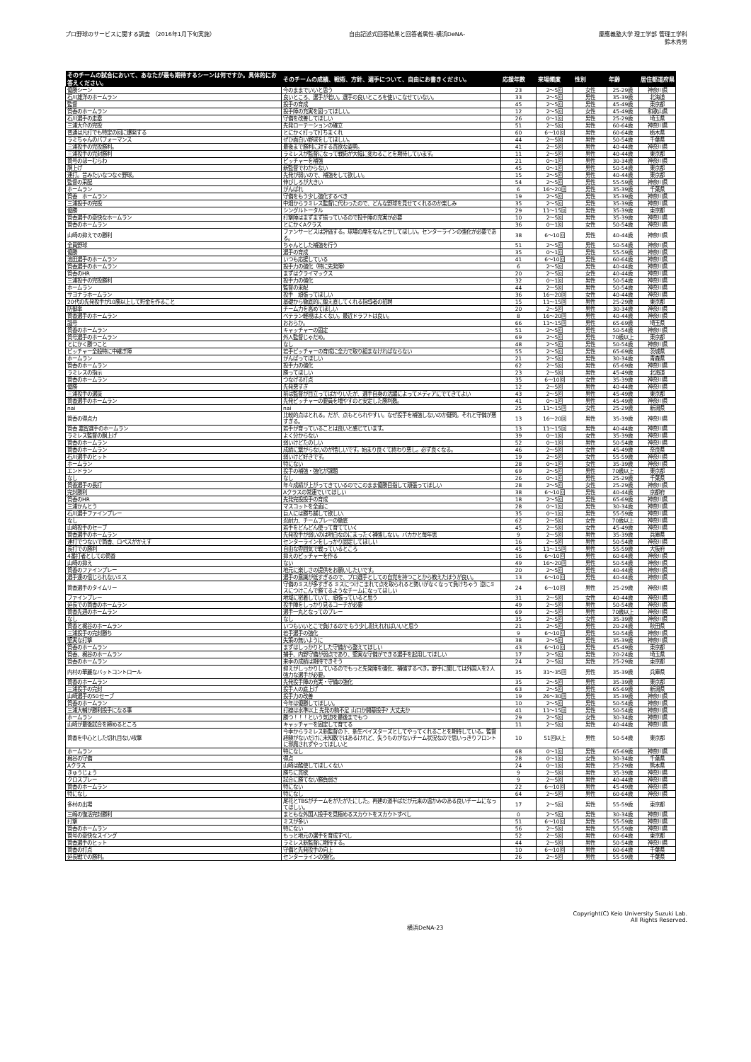プロ野球のサービスに関する調査 （2016年1月下旬実施）
自由記述式回答結果と回答者属性-横浜DeNA-
慶應義塾大学 理工学部 管理工学科
鈴木秀男
| そのチームの試合において、あなたが最も期待するシーンは何ですか。具体的にお答えください。 | そのチームの成績、戦術、方針、選手について、自由にお書きください。 | 応援年数 | 来場頻度 | 性別 | 年齢 | 居住都道府県 |
| --- | --- | --- | --- | --- | --- | --- |
| 優勝シーン | 今のままでいいと思う | 23 | 2～5回 | 女性 | 25-29歳 | 神奈川県 |
| 石川雄洋のホームラン | 良いところ、選手が若い。選手の良いところを使いこなせていない。 | 33 | 2～5回 | 男性 | 35-39歳 | 北海道 |
| 監督 | 投手の育成 | 45 | 2～5回 | 男性 | 45-49歳 | 東京都 |
| 筒香のホームラン | 投手陣の充実を図ってほしい。 | 12 | 2～5回 | 女性 | 45-49歳 | 和歌山県 |
| 石川選手の走塁 | 守備を改善してほしい | 26 | 0～1回 | 男性 | 25-29歳 | 埼玉県 |
| 三浦大介の完投 | 先発ローテーションの確立 | 51 | 2～5回 | 男性 | 60-64歳 | 神奈川県 |
| 普通は凡打でも特定の回に爆発する | とにかく打って打ちまくれ | 60 | 6～10回 | 男性 | 60-64歳 | 栃木県 |
| ラミちゃんのパフォーマンス | ぜひ面白い野球をしてほしい。 | 44 | 2～5回 | 男性 | 50-54歳 | 千葉県 |
| 三浦投手の完投勝利。 | 最後まで勝利に対する貪欲な姿勢。 | 41 | 2～5回 | 男性 | 40-44歳 | 神奈川県 |
| 三浦投手の完封勝利 | ラミレスが監督になって戦術が大幅に変わることを期待しています。 | 11 | 2～5回 | 男性 | 40-44歳 | 東京都 |
| 筒号のほーむらわ | ピッチャーを補強 | 21 | 0～1回 | 男性 | 30-34歳 | 神奈川県 |
| 胴上げ | 新監督でわからない | 45 | 0～1回 | 男性 | 50-54歳 | 東京都 |
| 連打。昔みたいなつなぐ野球。 | 先発が弱いので、補強をして欲しい。 | 15 | 2～5回 | 男性 | 40-44歳 | 東京都 |
| 監督の采配 | 伸びしろが大きい | 54 | 2～5回 | 男性 | 55-59歳 | 神奈川県 |
| ホームラン | がんばれ | 6 | 16～20回 | 男性 | 35-39歳 | 千葉県 |
| 筒香 ホームラン | 守備をもう少し強化するべき | 19 | 2～5回 | 男性 | 35-39歳 | 神奈川県 |
| 三浦投手の完投 | 中畑からラミレス監督に代わったので、どんな野球を見せてくれるのか楽しみ | 35 | 2～5回 | 男性 | 35-39歳 | 神奈川県 |
| 優勝 | シングルトータル | 29 | 11～15回 | 男性 | 35-39歳 | 東京都 |
| 筒香選手の豪快なホームラン | 打撃陣はまずまず揃っているので投手陣の充実が必要 | 10 | 2～5回 | 男性 | 35-39歳 | 神奈川県 |
| 筒香のホームラン | とにかくAクラス | 36 | 0～1回 | 女性 | 50-54歳 | 神奈川県 |
| 山崎の抑えでの勝利 | ファンサービスは評価する。球場の席をなんとかしてほしい。センターラインの強化が必要である。 | 38 | 6～10回 | 男性 | 40-44歳 | 神奈川県 |
| 全員野球 | ちゃんとした補強を行う | 51 | 2～5回 | 男性 | 50-54歳 | 神奈川県 |
| 優勝 | 選手の育成 | 35 | 0～1回 | 男性 | 55-59歳 | 神奈川県 |
| 池田選手のホームラン | いつも応援している | 41 | 6～10回 | 男性 | 60-64歳 | 神奈川県 |
| 筒香選手のホームラン | 投手力の強化（特に先発陣） | 6 | 2～5回 | 男性 | 40-44歳 | 神奈川県 |
| 筒香のHR | まずはクライマックス | 20 | 2～5回 | 女性 | 40-44歳 | 神奈川県 |
| 三浦投手の完投勝利 | 投手力の強化 | 32 | 0～1回 | 男性 | 50-54歳 | 神奈川県 |
| ホームラン | 監督の采配 | 44 | 2～5回 | 男性 | 50-54歳 | 神奈川県 |
| サヨナラホームラン | 投手 頑張ってほしい | 36 | 16～20回 | 女性 | 40-44歳 | 神奈川県 |
| 20代の先発投手が10勝以上して貯金を作ること | 基礎から徹底的に鍛え直してくれる指導者の招聘 | 15 | 11～15回 | 男性 | 25-29歳 | 東京都 |
| 防御率 | チーム力を高めてほしい | 20 | 2～5回 | 男性 | 30-34歳 | 神奈川県 |
| 筒香選手のホームラン | ベテラン軽視はよくない。最近ドラフトは良い。 | 8 | 16～20回 | 男性 | 40-44歳 | 神奈川県 |
| 謚号 | おおらか。 | 66 | 11～15回 | 男性 | 65-69歳 | 埼玉県 |
| 筒香のホームラン | キャッチャーの固定 | 51 | 2～5回 | 男性 | 50-54歳 | 神奈川県 |
| 筒号選手のホームラン | 外人監督じゃだめ。 | 69 | 2～5回 | 男性 | 70歳以上 | 東京都 |
| とにかく勝つこと | なし | 48 | 2～5回 | 男性 | 50-54歳 | 神奈川県 |
| ピッチャー全般特に中継ぎ陣 | 若手ピッチャーの育成に全力で取り組まなければならない | 55 | 2～5回 | 男性 | 65-69歳 | 茨城県 |
| ホームラン | がんばってほしい | 21 | 2～5回 | 男性 | 30-34歳 | 青森県 |
| 筒香のホームラン | 投手力の強化 | 62 | 2～5回 | 男性 | 65-69歳 | 神奈川県 |
| ラミレスの指示 | 勝ってほしい | 23 | 2～5回 | 男性 | 45-49歳 | 北海道 |
| 筒香のホームラン | つなげる打点 | 35 | 6～10回 | 女性 | 35-39歳 | 神奈川県 |
| 優勝 | 先発悪すぎ | 12 | 2～5回 | 男性 | 40-44歳 | 神奈川県 |
| 三浦投手の選抜 | 前は監督が目立ってばかりいたが、選手自身の活躍によってメディアにでてきてよい | 43 | 2～5回 | 男性 | 45-49歳 | 東京都 |
| 筒香選手のホームラン | 先発ピッチャーの要員を増やすのと安定した勝利数。 | 41 | 0～1回 | 男性 | 45-49歳 | 神奈川県 |
| nai | nai | 25 | 11～15回 | 女性 | 25-29歳 | 新潟県 |
| 筒香の得点力 | 比較的点はとれる。だが、点もとられやすい。なぜ投手を補強しないのか疑問。それと守備が悪すぎる。 | 13 | 16～20回 | 男性 | 35-39歳 | 神奈川県 |
| 筒香 嘉智選手のホームラン | 若手が育っていることは良いと感じています。 | 13 | 11～15回 | 男性 | 40-44歳 | 神奈川県 |
| ラミレス監督の胴上げ | よく分からない | 39 | 0～1回 | 女性 | 35-39歳 | 神奈川県 |
| 筒香のホームラン | 弱いけどたのしい | 52 | 0～1回 | 男性 | 50-54歳 | 神奈川県 |
| 筒香のホームラン | 成績に繋がらないのが惜しいです。始まり良くて終わり悪し。必ず良くなる。 | 46 | 2～5回 | 女性 | 45-49歳 | 奈良県 |
| 石川選手のヒット | 弱いけど好きです。 | 19 | 2～5回 | 女性 | 55-59歳 | 神奈川県 |
| ホームラン | 特にない | 28 | 0～1回 | 女性 | 35-39歳 | 神奈川県 |
| エンドラン | 投手の補強・強化が課題 | 69 | 2～5回 | 男性 | 70歳以上 | 東京都 |
| なし | なし | 26 | 0～1回 | 男性 | 25-29歳 | 千葉県 |
| 筒香選手の長打 | 年々成績が上がってきているのでこのまま優勝目指して頑張ってほしい | 28 | 2～5回 | 女性 | 25-29歳 | 神奈川県 |
| 完封勝利 | Aクラスの常連でいてほしい | 38 | 6～10回 | 男性 | 40-44歳 | 京都府 |
| 筒香のHR | 先発完投投手の育成 | 18 | 2～5回 | 男性 | 65-69歳 | 神奈川県 |
| 三浦かんとう | マスコットを全面に | 28 | 0～1回 | 男性 | 30-34歳 | 神奈川県 |
| 石川選手ファインプレー | 巨人には勝ち越して欲しい. | 35 | 0～1回 | 男性 | 55-59歳 | 神奈川県 |
| なし | 忍耐力、チームプレーの徹底 | 62 | 2～5回 | 女性 | 70歳以上 | 神奈川県 |
| 山崎投手のセーブ | 若手をどんどん使って育てていく | 45 | 2～5回 | 女性 | 45-49歳 | 神奈川県 |
| 筒香選手のホームラン | 先発投手が弱いのは明白なのにまったく補強しない。バカかと毎年思 | 9 | 2～5回 | 男性 | 35-39歳 | 兵庫県 |
| 連打でつないで筒香、ロペスがかえす | センターラインをしっかり固定してほしい | 16 | 2～5回 | 男性 | 50-54歳 | 神奈川県 |
| 長打での勝利 | 自由な雰囲気で戦っているところ | 45 | 11～15回 | 男性 | 55-59歳 | 大阪府 |
| 4番打者としての筒香 | 抑えのピッチャーを作る | 16 | 6～10回 | 男性 | 60-64歳 | 神奈川県 |
| 山崎の抑え | ない | 49 | 16～20回 | 男性 | 50-54歳 | 神奈川県 |
| 筒香のファインプレー | 地元に楽しさの提供をお願いしたいです。 | 20 | 2～5回 | 男性 | 40-44歳 | 神奈川県 |
| 選手達の信じられないミス | 選手の意識が低すぎるので、プロ選手としての自覚を持つことから教えたほうが良い。 | 13 | 6～10回 | 男性 | 40-44歳 | 神奈川県 |
| 筒香選手のタイムリー | 守備のミスが多すぎる ミスにつけこまれて点を取られると勢いがなくなって負けちゃう 逆にミスにつけこんで勝てるようなチームになってほしい | 24 | 6～10回 | 男性 | 25-29歳 | 神奈川県 |
| ファインプレー | 地域に密着していて、頑張っていると思う | 31 | 2～5回 | 女性 | 40-44歳 | 神奈川県 |
| 延長での筒香のホームラン | 投手陣をしっかり見るコーチが必要 | 49 | 2～5回 | 男性 | 50-54歳 | 神奈川県 |
| 筒香先週のホームラン | 選手一丸となってのプレー | 69 | 2～5回 | 男性 | 70歳以上 | 神奈川県 |
| なし | なし | 35 | 2～5回 | 女性 | 35-39歳 | 神奈川県 |
| 筒香と梶谷のホームラン | いつもいいとこで負けるので もう少し耐えれればいいと思う | 21 | 2～5回 | 男性 | 20-24歳 | 秋田県 |
| 三浦投手の完封勝ち | 若手選手の強化 | 9 | 6～10回 | 男性 | 50-54歳 | 神奈川県 |
| 堅実な打撃 | 失策の無いように | 38 | 2～5回 | 男性 | 35-39歳 | 神奈川県 |
| 筒香のホームラン | まずはしっかりとした守備から整えてほしい | 43 | 6～10回 | 男性 | 45-49歳 | 東京都 |
| 筒香、梶谷のホームラン | 捕手、内野守備が弱点であり、堅実な守備ができる選手を起用してほしい | 17 | 2～5回 | 男性 | 20-24歳 | 埼玉県 |
| 筒香のホームラン | 来季の成績は期待できそう | 24 | 2～5回 | 男性 | 25-29歳 | 東京都 |
| 内村の華麗なバットコントロール | 抑えがしっかりしているのでもっと先発陣を強化、補強するべき。野手に関しては外国人を2人強力な選手が必要。 | 35 | 31～35回 | 男性 | 35-39歳 | 兵庫県 |
| 筒香のホームラン | 先発投手陣の充実・守備の強化 | 35 | 2～5回 | 男性 | 35-39歳 | 東京都 |
| 三浦投手の完封 | 投手人の底上げ | 63 | 2～5回 | 男性 | 65-69歳 | 新潟県 |
| 山崎選手の50セーブ | 投手力の改善 | 19 | 26～30回 | 男性 | 35-39歳 | 神奈川県 |
| 筒香のホームラン | 今年は優勝してほしい。 | 10 | 2～5回 | 男性 | 50-54歳 | 神奈川県 |
| 三浦大輔が勝利投手になる事 | 打線は水準以上 先発の駒不足 山口か開幕投手? 大丈夫か | 41 | 11～15回 | 男性 | 50-54歳 | 神奈川県 |
| ホームラン | 勝つ！！！という気迫を最後までもつ | 29 | 2～5回 | 女性 | 30-34歳 | 神奈川県 |
| 山崎が最後試合を締めるところ | キャッチャーを固定して育てる | 11 | 2～5回 | 男性 | 40-44歳 | 神奈川県 |
| 筒香を中心とした切れ目ない攻撃 | 今季からラミレス新監督の下、新生ベイスターズとしてやってくれることを期待している。監督経験がないだけに未知数ではあるけれど、失うものがないチーム状況なので思いっきりフロントに邪魔されずやってほしいと | 10 | 51回以上 | 男性 | 50-54歳 | 東京都 |
| ホームラン | 特になし | 68 | 0～1回 | 男性 | 65-69歳 | 神奈川県 |
| 梶谷の守備 | 得点 | 28 | 0～1回 | 女性 | 30-34歳 | 千葉県 |
| Aクラス | 山崎は酷使してほしくない | 24 | 0～1回 | 男性 | 25-29歳 | 熊本県 |
| きゅうじょう | 勝ちに貪欲 | 9 | 2～5回 | 男性 | 35-39歳 | 神奈川県 |
| クロスプレー | 試合に勝てない勝負弱さ | 9 | 2～5回 | 男性 | 40-44歳 | 神奈川県 |
| 筒香のホームラン | 特にない | 22 | 6～10回 | 男性 | 45-49歳 | 神奈川県 |
| 特になし | 特になし | 64 | 2～5回 | 男性 | 60-64歳 | 神奈川県 |
| 多村の出場 | 尾花とTBSがチームをがたがたにした。再建の道半ばだが元来の温かみのある良いチームになってほしい。 | 17 | 2～5回 | 男性 | 55-59歳 | 東京都 |
| 三嶋の復活完封勝利 | まともな外国人投手を見極めるスカウトをスカウトすべし | 0 | 2～5回 | 男性 | 30-34歳 | 神奈川県 |
| 打撃 | ミスが多い | 51 | 6～10回 | 男性 | 55-59歳 | 神奈川県 |
| 筒香のホームラン | 特にない | 56 | 2～5回 | 男性 | 55-59歳 | 神奈川県 |
| 筒号の豪快なスイング | もっと地元の選手を育成すべし | 52 | 2～5回 | 男性 | 60-64歳 | 東京都 |
| 筒香選手のヒット | ラミレス新監督に期待する。 | 44 | 2～5回 | 男性 | 50-54歳 | 神奈川県 |
| 筒香の打点 | 守備と先発投手の向上 | 10 | 6～10回 | 男性 | 60-64歳 | 千葉県 |
| 延長戦での勝利。 | センターラインの強化。 | 26 | 2～5回 | 男性 | 55-59歳 | 千葉県 |
横浜DeNA-23
Copyright(C) Keio University Suzuki Lab.
All Rights Reserved.